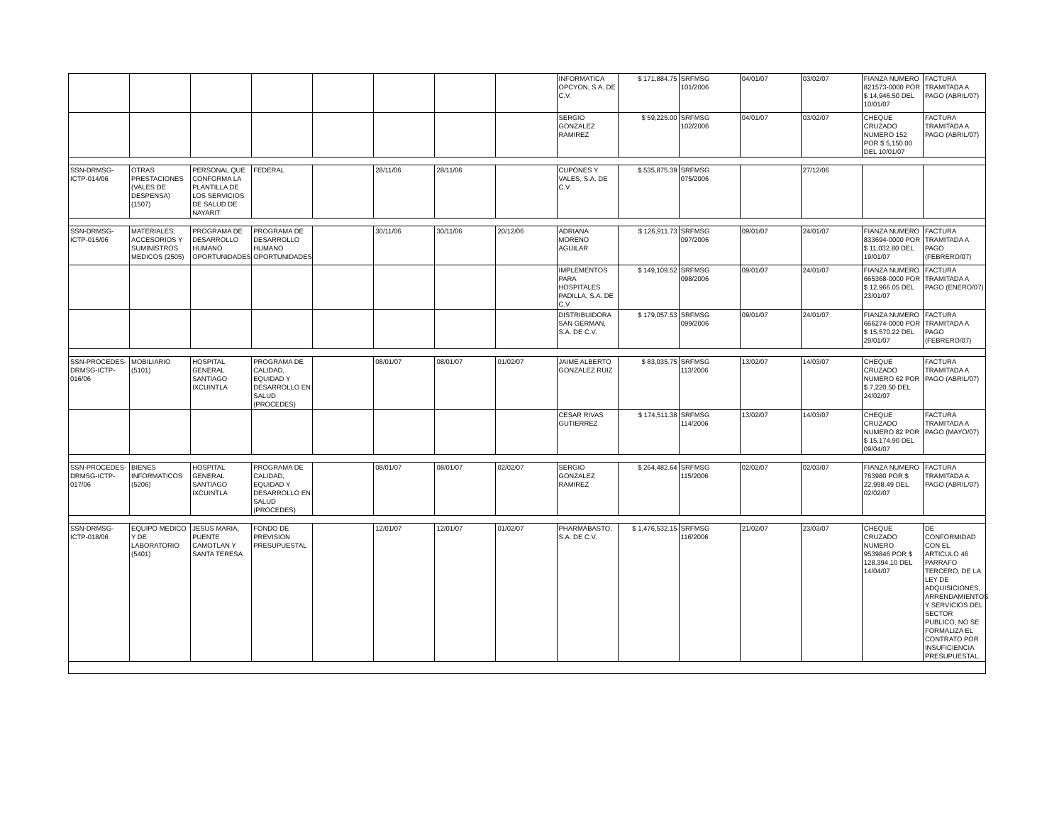| | | | | | | | | INFORMATICA OPCYON, S.A. DE C.V. | $ 171,884.75 | SRFMSG 101/2006 | 04/01/07 | 03/02/07 | FIANZA NUMERO 821573-0000 POR $ 14,946.50 DEL 10/01/07 | FACTURA TRAMITADA A PAGO (ABRIL/07) |
| | | | | | | | | SERGIO GONZALEZ RAMIREZ | $ 59,225.00 | SRFMSG 102/2006 | 04/01/07 | 03/02/07 | CHEQUE CRUZADO NUMERO 152 POR $ 5,150.00 DEL 10/01/07 | FACTURA TRAMITADA A PAGO (ABRIL/07) |
| SSN-DRMSG-ICTP-014/06 | OTRAS PRESTACIONES (VALES DE DESPENSA) (1507) | PERSONAL QUE CONFORMA LA PLANTILLA DE LOS SERVICIOS DE SALUD DE NAYARIT | FEDERAL | | 28/11/06 | 28/11/06 | | CUPONES Y VALES, S.A. DE C.V. | $ 535,875.39 | SRFMSG 075/2006 | | 27/12/06 | | |
| SSN-DRMSG-ICTP-015/06 | MATERIALES, ACCESORIOS Y SUMINISTROS MEDICOS (2505) | PROGRAMA DE DESARROLLO HUMANO OPORTUNIDADES | PROGRAMA DE DESARROLLO HUMANO OPORTUNIDADES | | 30/11/06 | 30/11/06 | 20/12/06 | ADRIANA MORENO AGUILAR | $ 126,911.73 | SRFMSG 097/2006 | 09/01/07 | 24/01/07 | FIANZA NUMERO 833694-0000 POR $ 11,032.80 DEL 19/01/07 | FACTURA TRAMITADA A PAGO (FEBRERO/07) |
| | | | | | | | | IMPLEMENTOS PARA HOSPITALES PADILLA, S.A. DE C.V. | $ 149,109.52 | SRFMSG 098/2006 | 09/01/07 | 24/01/07 | FIANZA NUMERO 665368-0000 POR $ 12,966.05 DEL 23/01/07 | FACTURA TRAMITADA A PAGO (ENERO/07) |
| | | | | | | | | DISTRIBUIDORA SAN GERMAN, S.A. DE C.V. | $ 179,057.53 | SRFMSG 099/2006 | 09/01/07 | 24/01/07 | FIANZA NUMERO 666274-0000 POR $ 15,570.22 DEL 29/01/07 | FACTURA TRAMITADA A PAGO (FEBRERO/07) |
| SSN-PROCEDES-DRMSG-ICTP-016/06 | MOBILIARIO (5101) | HOSPITAL GENERAL SANTIAGO IXCUINTLA | PROGRAMA DE CALIDAD, EQUIDAD Y DESARROLLO EN SALUD (PROCEDES) | | 08/01/07 | 08/01/07 | 01/02/07 | JAIME ALBERTO GONZALEZ RUIZ | $ 83,035.75 | SRFMSG 113/2006 | 13/02/07 | 14/03/07 | CHEQUE CRUZADO NUMERO 62 POR $ 7,220.50 DEL 24/02/07 | FACTURA TRAMITADA A PAGO (ABRIL/07) |
| | | | | | | | | CESAR RIVAS GUTIERREZ | $ 174,511.38 | SRFMSG 114/2006 | 13/02/07 | 14/03/07 | CHEQUE CRUZADO NUMERO 82 POR $ 15,174.90 DEL 09/04/07 | FACTURA TRAMITADA A PAGO (MAYO/07) |
| SSN-PROCEDES-DRMSG-ICTP-017/06 | BIENES INFORMATICOS (5206) | HOSPITAL GENERAL SANTIAGO IXCUINTLA | PROGRAMA DE CALIDAD, EQUIDAD Y DESARROLLO EN SALUD (PROCEDES) | | 08/01/07 | 08/01/07 | 02/02/07 | SERGIO GONZALEZ RAMIREZ | $ 264,482.64 | SRFMSG 115/2006 | 02/02/07 | 02/03/07 | FIANZA NUMERO 763980 POR $ 22,998.49 DEL 02/02/07 | FACTURA TRAMITADA A PAGO (ABRIL/07) |
| SSN-DRMSG-ICTP-018/06 | EQUIPO MEDICO Y DE LABORATORIO (5401) | JESUS MARIA, PUENTE CAMOTLAN Y SANTA TERESA | FONDO DE PREVISION PRESUPUESTAL | | 12/01/07 | 12/01/07 | 01/02/07 | PHARMABASTO, S.A. DE C.V. | $ 1,476,532.15 | SRFMSG 116/2006 | 21/02/07 | 23/03/07 | CHEQUE CRUZADO NUMERO 9539846 POR $ 128,394.10 DEL 14/04/07 | DE CONFORMIDAD CON EL ARTICULO 46 PARRAFO TERCERO, DE LA LEY DE ADQUISICIONES, ARRENDAMIENTOS Y SERVICIOS DEL SECTOR PUBLICO, NO SE FORMALIZA EL CONTRATO POR INSUFICIENCIA PRESUPUESTAL. |